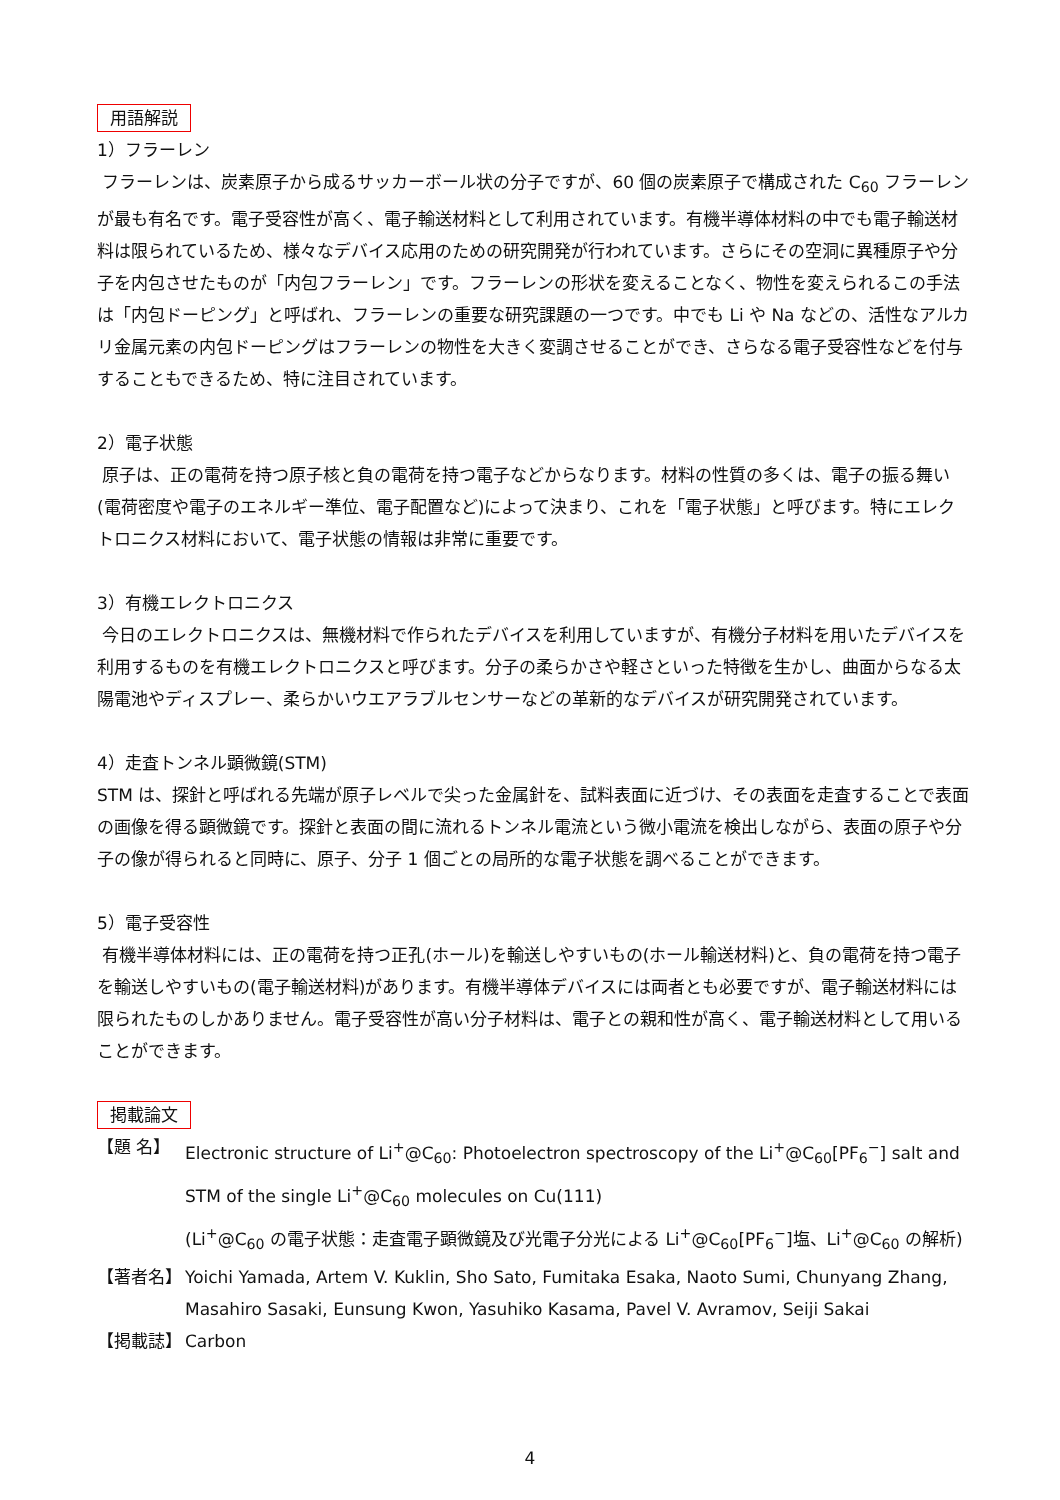用語解説
1）フラーレン
フラーレンは、炭素原子から成るサッカーボール状の分子ですが、60 個の炭素原子で構成された C<sub>60</sub> フラーレンが最も有名です。電子受容性が高く、電子輸送材料として利用されています。有機半導体材料の中でも電子輸送材料は限られているため、様々なデバイス応用のための研究開発が行われています。さらにその空洞に異種原子や分子を内包させたものが「内包フラーレン」です。フラーレンの形状を変えることなく、物性を変えられるこの手法は「内包ドーピング」と呼ばれ、フラーレンの重要な研究課題の一つです。中でも Li や Na などの、活性なアルカリ金属元素の内包ドーピングはフラーレンの物性を大きく変調させることができ、さらなる電子受容性などを付与することもできるため、特に注目されています。
2）電子状態
原子は、正の電荷を持つ原子核と負の電荷を持つ電子などからなります。材料の性質の多くは、電子の振る舞い(電荷密度や電子のエネルギー準位、電子配置など)によって決まり、これを「電子状態」と呼びます。特にエレクトロニクス材料において、電子状態の情報は非常に重要です。
3）有機エレクトロニクス
今日のエレクトロニクスは、無機材料で作られたデバイスを利用していますが、有機分子材料を用いたデバイスを利用するものを有機エレクトロニクスと呼びます。分子の柔らかさや軽さといった特徴を生かし、曲面からなる太陽電池やディスプレー、柔らかいウエアラブルセンサーなどの革新的なデバイスが研究開発されています。
4）走査トンネル顕微鏡(STM)
STM は、探針と呼ばれる先端が原子レベルで尖った金属針を、試料表面に近づけ、その表面を走査することで表面の画像を得る顕微鏡です。探針と表面の間に流れるトンネル電流という微小電流を検出しながら、表面の原子や分子の像が得られると同時に、原子、分子 1 個ごとの局所的な電子状態を調べることができます。
5）電子受容性
有機半導体材料には、正の電荷を持つ正孔(ホール)を輸送しやすいもの(ホール輸送材料)と、負の電荷を持つ電子を輸送しやすいもの(電子輸送材料)があります。有機半導体デバイスには両者とも必要ですが、電子輸送材料には限られたものしかありません。電子受容性が高い分子材料は、電子との親和性が高く、電子輸送材料として用いることができます。
掲載論文
| 【題 名】 | Electronic structure of Li<sup>+</sup>@C<sub>60</sub>: Photoelectron spectroscopy of the Li<sup>+</sup>@C<sub>60</sub>[PF<sub>6</sub><sup>−</sup>] salt and STM of the single Li<sup>+</sup>@C<sub>60</sub> molecules on Cu(111) (Li<sup>+</sup>@C<sub>60</sub> の電子状態：走査電子顕微鏡及び光電子分光による Li<sup>+</sup>@C<sub>60</sub>[PF<sub>6</sub><sup>−</sup>]塩、Li<sup>+</sup>@C<sub>60</sub> の解析) |
| 【著者名】 | Yoichi Yamada, Artem V. Kuklin, Sho Sato, Fumitaka Esaka, Naoto Sumi, Chunyang Zhang, Masahiro Sasaki, Eunsung Kwon, Yasuhiko Kasama, Pavel V. Avramov, Seiji Sakai |
| 【掲載誌】 | Carbon |
4